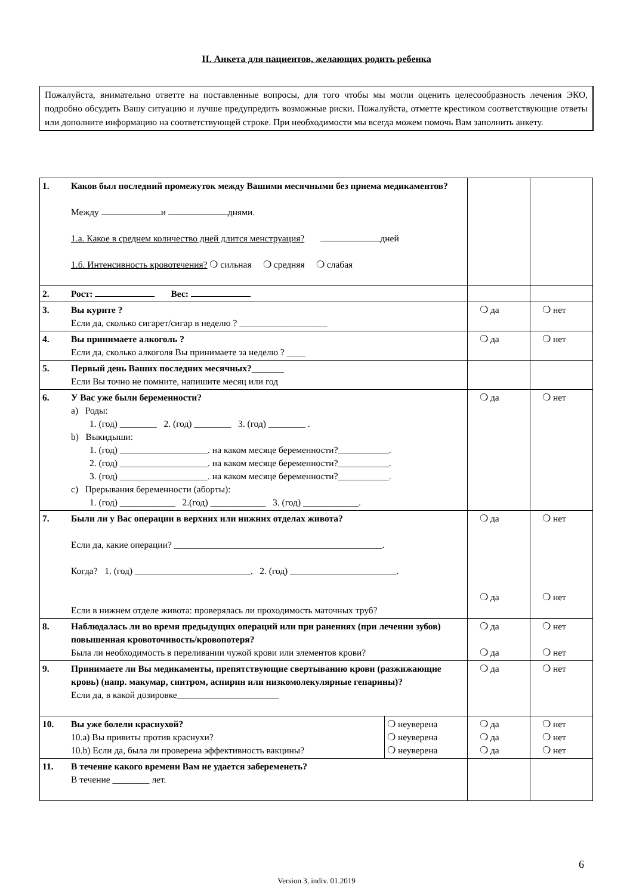II. Анкета для пациентов, желающих родить ребенка
Пожалуйста, внимательно ответте на поставленные вопросы, для того чтобы мы могли оценить целесообразность лечения ЭКО, подробно обсудить Вашу ситуацию и лучше предупредить возможные риски. Пожалуйста, отметте крестиком соответствующие ответы или дополните информацию на соответствующей строке. При необходимости мы всегда можем помочь Вам заполнить анкету.
| 1. | Каков был последний промежуток между Вашими месячными без приема медикаментов? Между и днями. 1.а. Какое в среднем количество дней длится менструация? дней 1.б. Интенсивность кровотечения? ❍ сильная ❍ средняя ❍ слабая | | | |
| 2. | Рост: Вес: | | | |
| 3. | Вы курите ? Если да, сколько сигарет/сигар в неделю ? ___________________ | | ❍ да | ❍ нет |
| 4. | Вы принимаете алкоголь ? Если да, сколько алкоголя Вы принимаете за неделю ? ____ | | ❍ да | ❍ нет |
| 5. | Первый день Ваших последних месячных?_______ Если Вы точно не помните, напишите месяц или год | | | |
| 6. | У Вас уже были беременности? a) Роды: 1. (год) ________ 2. (год) ________ 3. (год) ________ . b) Выкидыши: 1. (год) ___________________. на каком месяце беременности?___________. 2. (год) ___________________. на каком месяце беременности?___________. 3. (год) ___________________. на каком месяце беременности?___________. c) Прерывания беременности (аборты): 1. (год) ____________ 2.(год) ____________ 3. (год) ____________. | | ❍ да | ❍ нет |
| 7. | Были ли у Вас операции в верхних или нижних отделах живота? Если да, какие операции? _____________________________________________. Когда? 1. (год) _________________________. 2. (год) _______________________. Если в нижнем отделе живота: проверялась ли проходимость маточных труб? | | ❍ да ❍ да | ❍ нет ❍ нет |
| 8. | Наблюдалась ли во время предыдущих операций или при ранениях (при лечении зубов) повышенная кровоточивость/кровопотеря? Была ли необходимость в переливании чужой крови или элементов крови? | | ❍ да ❍ да | ❍ нет ❍ нет |
| 9. | Принимаете ли Вы медикаменты, препятствующие свертыванию крови (разжижающие кровь) (напр. макумар, синтром, аспирин или низкомолекулярные гепарины)? Если да, в какой дозировке______________________ | | ❍ да | ❍ нет |
| 10. | Вы уже болели краснухой? 10.a) Вы привиты против краснухи? 10.b) Если да, была ли проверена эффективность вакцины? | ❍ неуверена ❍ неуверена ❍ неуверена | ❍ да ❍ да ❍ да | ❍ нет ❍ нет ❍ нет |
| 11. | В течение какого времени Вам не удается забеременеть? В течение ________ лет. | | | |
6
Version 3, indiv. 01.2019